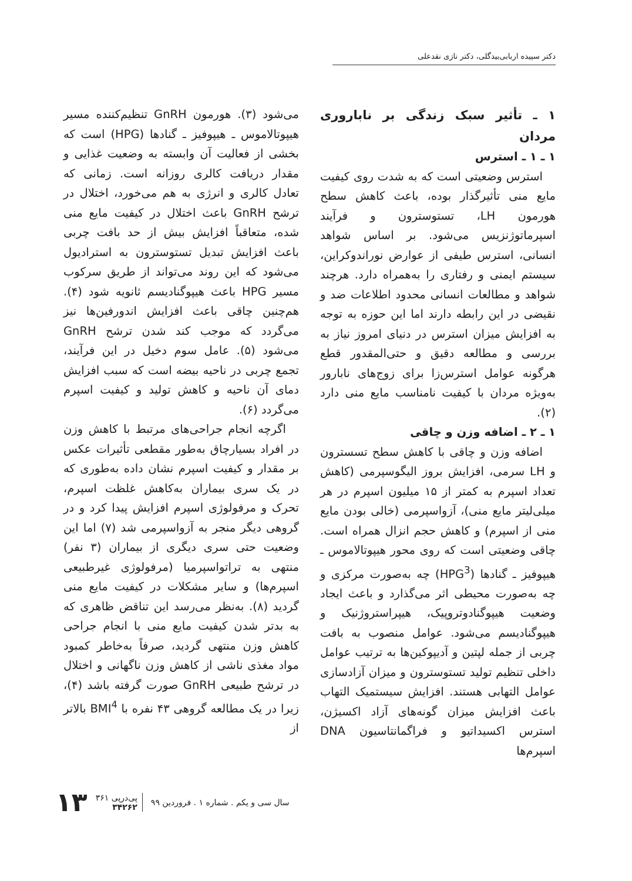دکتر سپیده اربابی‌بیدگلی، دکتر نازی نقدعلی
۱ ـ تأثیر سبک زندگی بر ناباروری مردان
۱ ـ ۱ ـ استرس
استرس وضعیتی است که به شدت روی کیفیت مایع منی تأثیرگذار بوده، باعث کاهش سطح هورمون LH، تستوسترون و فرآیند اسپرماتوژنزیس می‌شود. بر اساس شواهد انسانی، استرس طیفی از عوارض نوراندوکراین، سیستم ایمنی و رفتاری را به‌همراه دارد. هرچند شواهد و مطالعات انسانی محدود اطلاعات ضد و نقیضی در این رابطه دارند اما این حوزه به توجه به افزایش میزان استرس در دنیای امروز نیاز به بررسی و مطالعه دقیق و حتی‌المقدور قطع هرگونه عوامل استرس‌زا برای زوج‌های نابارور به‌ویژه مردان با کیفیت نامناسب مایع منی دارد (۲).
۱ ـ ۲ ـ اضافه وزن و چاقی
اضافه وزن و چاقی با کاهش سطح تسسترون و LH سرمی، افزایش بروز الیگوسپرمی (کاهش تعداد اسپرم به کمتر از ۱۵ میلیون اسپرم در هر میلی‌لیتر مایع منی)، آزواسپرمی (خالی بودن مایع منی از اسپرم) و کاهش حجم انزال همراه است. چاقی وضعیتی است که روی محور هیپوتالاموس ـ هیپوفیز ـ گنادها (HPG<sup>3</sup>) چه به‌صورت مرکزی و چه به‌صورت محیطی اثر می‌گذارد و باعث ایجاد وضعیت هیپوگنادوتروپیک، هیپراستروژنیک و هیپوگنادیسم می‌شود. عوامل منصوب به بافت چربی از جمله لپتین و آدیپوکین‌ها به ترتیب عوامل داخلی تنظیم تولید تستوسترون و میزان آزادسازی عوامل التهابی هستند. افزایش سیستمیک التهاب باعث افزایش میزان گونه‌های آزاد اکسیژن، استرس اکسیداتیو و فراگمانتاسیون DNA اسپرم‌ها
می‌شود (۳). هورمون GnRH تنظیم‌کننده مسیر هیپوتالاموس ـ هیپوفیز ـ گنادها (HPG) است که بخشی از فعالیت آن وابسته به وضعیت غذایی و مقدار دریافت کالری روزانه است. زمانی که تعادل کالری و انرژی به هم می‌خورد، اختلال در ترشح GnRH باعث اختلال در کیفیت مایع منی شده، متعاقباً افزایش بیش از حد بافت چربی باعث افزایش تبدیل تستوسترون به استرادیول می‌شود که این روند می‌تواند از طریق سرکوب مسیر HPG باعث هیپوگنادیسم ثانویه شود (۴). هم‌چنین چاقی باعث افزایش اندورفین‌ها نیز می‌گردد که موجب کند شدن ترشح GnRH می‌شود (۵). عامل سوم دخیل در این فرآیند، تجمع چربی در ناحیه بیضه است که سبب افزایش دمای آن ناحیه و کاهش تولید و کیفیت اسپرم می‌گردد (۶).
اگرچه انجام جراحی‌های مرتبط با کاهش وزن در افراد بسیارچاق به‌طور مقطعی تأثیرات عکس بر مقدار و کیفیت اسپرم نشان داده به‌طوری که در یک سری بیماران به‌کاهش غلظت اسپرم، تحرک و مرفولوژی اسپرم افزایش پیدا کرد و در گروهی دیگر منجر به آزواسپرمی شد (۷) اما این وضعیت حتی سری دیگری از بیماران (۳ نفر) منتهی به تراتواسپرمیا (مرفولوژی غیرطبیعی اسپرم‌ها) و سایر مشکلات در کیفیت مایع منی گردید (۸). به‌نظر می‌رسد این تناقض ظاهری که به بدتر شدن کیفیت مایع منی با انجام جراحی کاهش وزن منتهی گردید، صرفاً به‌خاطر کمبود مواد مغذی ناشی از کاهش وزن ناگهانی و اختلال در ترشح طبیعی GnRH صورت گرفته باشد (۴)، زیرا در یک مطالعه گروهی ۴۳ نفره با BMI<sup>4</sup> بالاتر از
سال سی و یکم . شماره ۱ . فروردین ۹۹ پی‌درپی ۳۶۱
۳۴۲۶۲ ۱۳